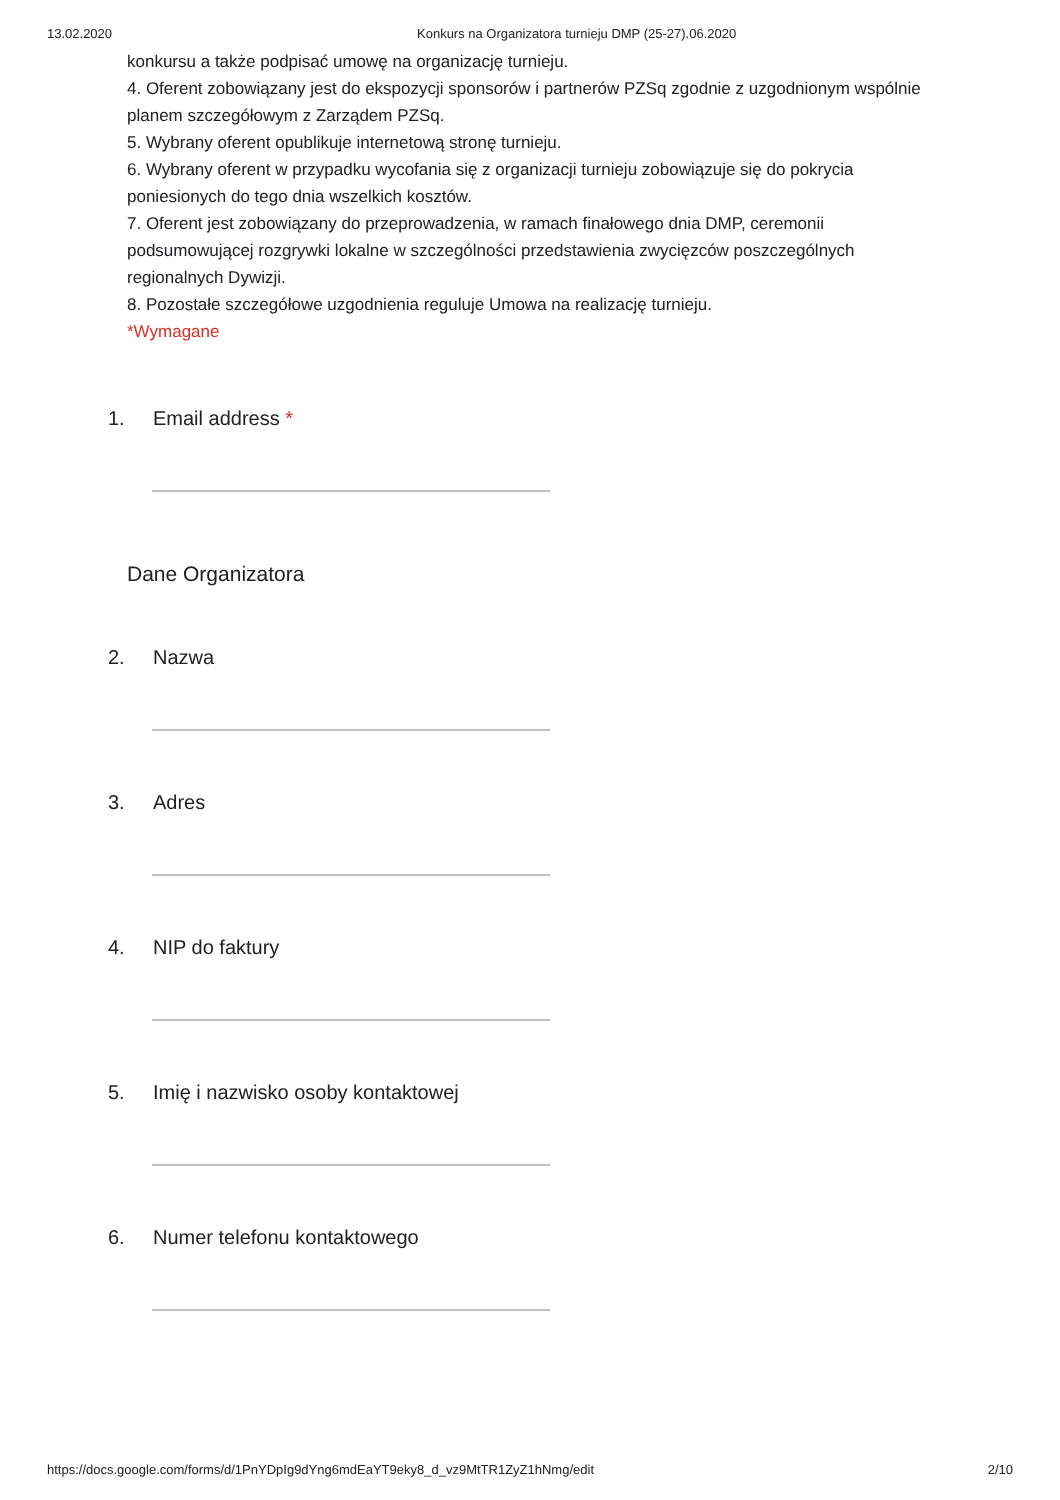13.02.2020 Konkurs na Organizatora turnieju DMP (25-27).06.2020
konkursu a także podpisać umowę na organizację turnieju.
4. Oferent zobowiązany jest do ekspozycji sponsorów i partnerów PZSq zgodnie z uzgodnionym wspólnie planem szczegółowym z Zarządem PZSq.
5. Wybrany oferent opublikuje internetową stronę turnieju.
6. Wybrany oferent w przypadku wycofania się z organizacji turnieju zobowiązuje się do pokrycia poniesionych do tego dnia wszelkich kosztów.
7. Oferent jest zobowiązany do przeprowadzenia, w ramach finałowego dnia DMP, ceremonii podsumowującej rozgrywki lokalne w szczególności przedstawienia zwycięzców poszczególnych regionalnych Dywizji.
8. Pozostałe szczegółowe uzgodnienia reguluje Umowa na realizację turnieju.
*Wymagane
1. Email address *
Dane Organizatora
2. Nazwa
3. Adres
4. NIP do faktury
5. Imię i nazwisko osoby kontaktowej
6. Numer telefonu kontaktowego
https://docs.google.com/forms/d/1PnYDpIg9dYng6mdEaYT9eky8_d_vz9MtTR1ZyZ1hNmg/edit 2/10